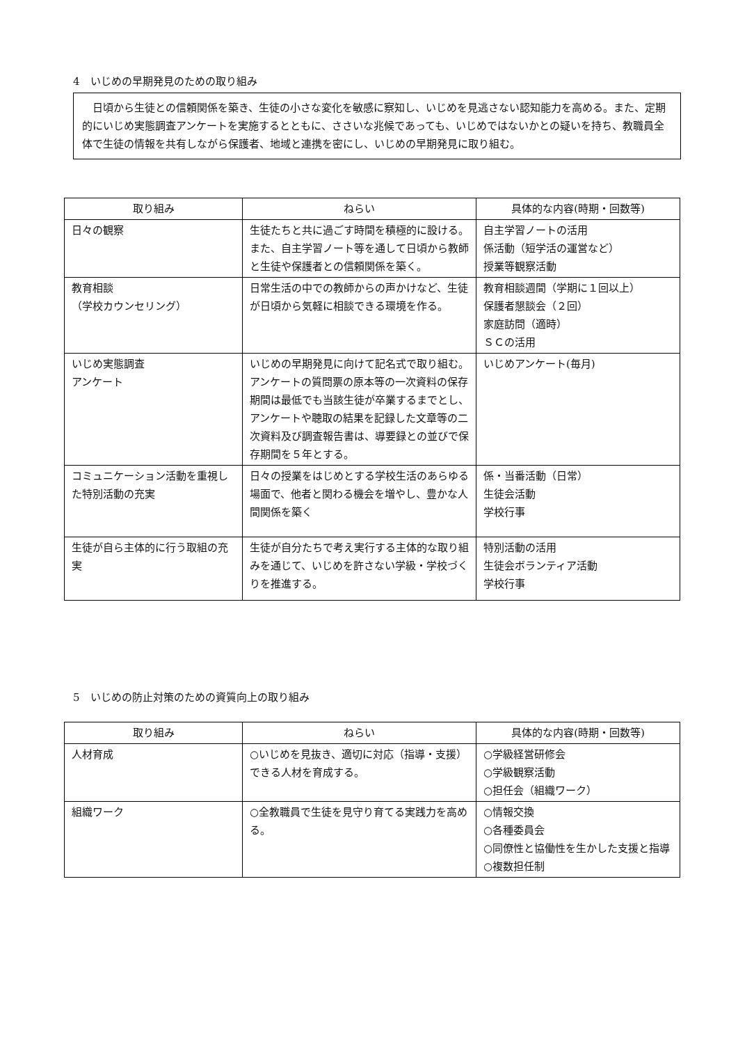4　いじめの早期発見のための取り組み
　日頃から生徒との信頼関係を築き、生徒の小さな変化を敏感に察知し、いじめを見逃さない認知能力を高める。また、定期的にいじめ実態調査アンケートを実施するとともに、ささいな兆候であっても、いじめではないかとの疑いを持ち、教職員全体で生徒の情報を共有しながら保護者、地域と連携を密にし、いじめの早期発見に取り組む。
| 取り組み | ねらい | 具体的な内容(時期・回数等) |
| --- | --- | --- |
| 日々の観察 | 生徒たちと共に過ごす時間を積極的に設ける。また、自主学習ノート等を通して日頃から教師と生徒や保護者との信頼関係を築く。 | 自主学習ノートの活用 係活動（短学活の運営など） 授業等観察活動 |
| 教育相談 （学校カウンセリング） | 日常生活の中での教師からの声かけなど、生徒が日頃から気軽に相談できる環境を作る。 | 教育相談週間（学期に１回以上） 保護者懇談会（２回） 家庭訪問（適時） ＳＣの活用 |
| いじめ実態調査 アンケート | いじめの早期発見に向けて記名式で取り組む。 アンケートの質問票の原本等の一次資料の保存期間は最低でも当該生徒が卒業するまでとし、アンケートや聴取の結果を記録した文章等の二次資料及び調査報告書は、導要録との並びで保存期間を５年とする。 | いじめアンケート(毎月) |
| コミュニケーション活動を重視した特別活動の充実 | 日々の授業をはじめとする学校生活のあらゆる場面で、他者と関わる機会を増やし、豊かな人間関係を築く | 係・当番活動（日常） 生徒会活動 学校行事 |
| 生徒が自ら主体的に行う取組の充実 | 生徒が自分たちで考え実行する主体的な取り組みを通じて、いじめを許さない学級・学校づくりを推進する。 | 特別活動の活用 生徒会ボランティア活動 学校行事 |
5　いじめの防止対策のための資質向上の取り組み
| 取り組み | ねらい | 具体的な内容(時期・回数等) |
| --- | --- | --- |
| 人材育成 | ○いじめを見抜き、適切に対応（指導・支援）できる人材を育成する。 | ○学級経営研修会 ○学級観察活動 ○担任会（組織ワーク） |
| 組織ワーク | ○全教職員で生徒を見守り育てる実践力を高める。 | ○情報交換 ○各種委員会 ○同僚性と協働性を生かした支援と指導 ○複数担任制 |